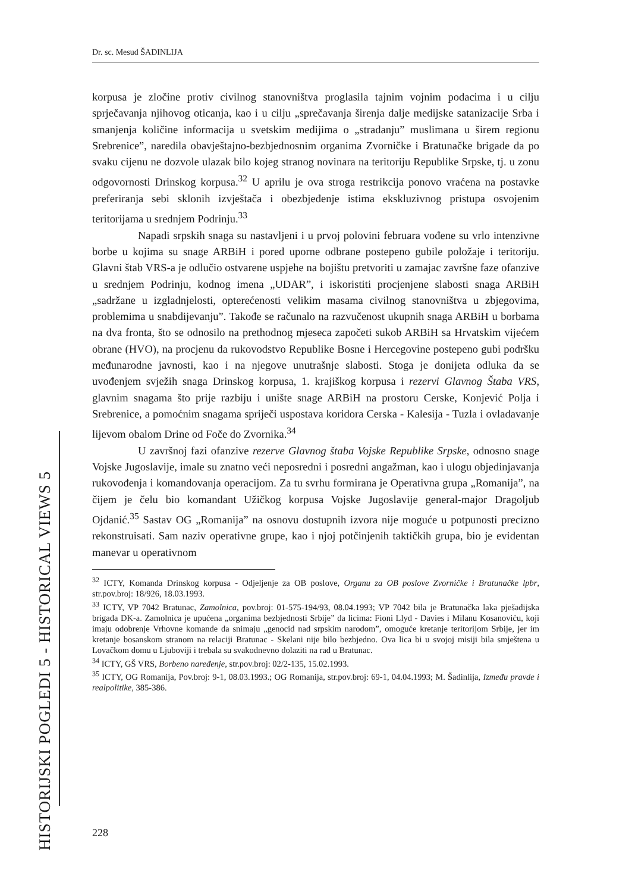Dr. sc. Mesud ŠADINLIJA
korpusa je zločine protiv civilnog stanovništva proglasila tajnim vojnim podacima i u cilju sprječavanja njihovog oticanja, kao i u cilju „sprečavanja širenja dalje medijske satanizacije Srba i smanjenja količine informacija u svetskim medijima o „stradanju” muslimana u širem regionu Srebrenice”, naredila obavještajno-bezbjednosnim organima Zvorničke i Bratunačke brigade da po svaku cijenu ne dozvole ulazak bilo kojeg stranog novinara na teritoriju Republike Srpske, tj. u zonu odgovornosti Drinskog korpusa.<sup>32</sup> U aprilu je ova stroga restrikcija ponovo vraćena na postavke preferiranja sebi sklonih izvještača i obezbjeđenje istima ekskluzivnog pristupa osvojenim teritorijama u srednjem Podrinju.<sup>33</sup>
Napadi srpskih snaga su nastavljeni i u prvoj polovini februara vođene su vrlo intenzivne borbe u kojima su snage ARBiH i pored uporne odbrane postepeno gubile položaje i teritoriju. Glavni štab VRS-a je odlučio ostvarene uspjehe na bojištu pretvoriti u zamajac završne faze ofanzive u srednjem Podrinju, kodnog imena „UDAR”, i iskoristiti procjenjene slabosti snaga ARBiH „sadržane u izgladnjelosti, opterećenosti velikim masama civilnog stanovništva u zbjegovima, problemima u snabdijevanju”. Takođe se računalo na razvučenost ukupnih snaga ARBiH u borbama na dva fronta, što se odnosilo na prethodnog mjeseca započeti sukob ARBiH sa Hrvatskim vijećem obrane (HVO), na procjenu da rukovodstvo Republike Bosne i Hercegovine postepeno gubi podršku međunarodne javnosti, kao i na njegove unutrašnje slabosti. Stoga je donijeta odluka da se uvođenjem svježih snaga Drinskog korpusa, 1. krajiškog korpusa i rezervi Glavnog Štaba VRS, glavnim snagama što prije razbiju i unište snage ARBiH na prostoru Cerske, Konjević Polja i Srebrenice, a pomoćnim snagama spriječi uspostava koridora Cerska - Kalesija - Tuzla i ovladavanje lijevom obalom Drine od Foče do Zvornika.<sup>34</sup>
U završnoj fazi ofanzive rezerve Glavnog štaba Vojske Republike Srpske, odnosno snage Vojske Jugoslavije, imale su znatno veći neposredni i posredni angažman, kao i ulogu objedinjavanja rukovođenja i komandovanja operacijom. Za tu svrhu formirana je Operativna grupa „Romanija”, na čijem je čelu bio komandant Užičkog korpusa Vojske Jugoslavije general-major Dragoljub Ojdanić.<sup>35</sup> Sastav OG „Romanija” na osnovu dostupnih izvora nije moguće u potpunosti precizno rekonstruisati. Sam naziv operativne grupe, kao i njoj potčinjenih taktičkih grupa, bio je evidentan manevar u operativnom
<sup>32</sup> ICTY, Komanda Drinskog korpusa - Odjeljenje za OB poslove, Organu za OB poslove Zvorničke i Bratunačke lpbr, str.pov.broj: 18/926, 18.03.1993.
<sup>33</sup> ICTY, VP 7042 Bratunac, Zamolnica, pov.broj: 01-575-194/93, 08.04.1993; VP 7042 bila je Bratunačka laka pješadijska brigada DK-a. Zamolnica je upućena „organima bezbjednosti Srbije” da licima: Fioni Llyd - Davies i Milanu Kosanoviću, koji imaju odobrenje Vrhovne komande da snimaju „genocid nad srpskim narodom”, omoguće kretanje teritorijom Srbije, jer im kretanje bosanskom stranom na relaciji Bratunac - Skelani nije bilo bezbjedno. Ova lica bi u svojoj misiji bila smještena u Lovačkom domu u Ljuboviji i trebala su svakodnevno dolaziti na rad u Bratunac.
<sup>34</sup> ICTY, GŠ VRS, Borbeno naređenje, str.pov.broj: 02/2-135, 15.02.1993.
<sup>35</sup> ICTY, OG Romanija, Pov.broj: 9-1, 08.03.1993.; OG Romanija, str.pov.broj: 69-1, 04.04.1993; M. Šadinlija, Između pravde i realpolitike, 385-386.
HISTORIJSKI POGLEDI 5 - HISTORICAL VIEWS 5
228